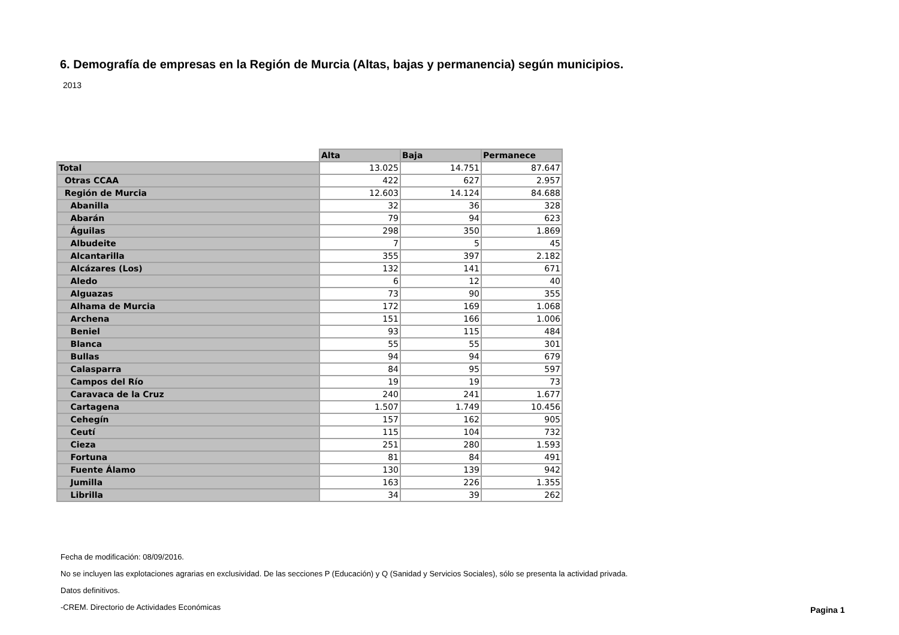6. Demografía de empresas en la Región de Murcia (Altas, bajas y permanencia) según municipios.
2013
| | Alta | Baja | Permanece |
| Total | 13.025 | 14.751 | 87.647 |
| Otras CCAA | 422 | 627 | 2.957 |
| Región de Murcia | 12.603 | 14.124 | 84.688 |
| Abanilla | 32 | 36 | 328 |
| Abarán | 79 | 94 | 623 |
| Águilas | 298 | 350 | 1.869 |
| Albudeite | 7 | 5 | 45 |
| Alcantarilla | 355 | 397 | 2.182 |
| Alcázares (Los) | 132 | 141 | 671 |
| Aledo | 6 | 12 | 40 |
| Alguazas | 73 | 90 | 355 |
| Alhama de Murcia | 172 | 169 | 1.068 |
| Archena | 151 | 166 | 1.006 |
| Beniel | 93 | 115 | 484 |
| Blanca | 55 | 55 | 301 |
| Bullas | 94 | 94 | 679 |
| Calasparra | 84 | 95 | 597 |
| Campos del Río | 19 | 19 | 73 |
| Caravaca de la Cruz | 240 | 241 | 1.677 |
| Cartagena | 1.507 | 1.749 | 10.456 |
| Cehegín | 157 | 162 | 905 |
| Ceutí | 115 | 104 | 732 |
| Cieza | 251 | 280 | 1.593 |
| Fortuna | 81 | 84 | 491 |
| Fuente Álamo | 130 | 139 | 942 |
| Jumilla | 163 | 226 | 1.355 |
| Librilla | 34 | 39 | 262 |
Fecha de modificación: 08/09/2016.
No se incluyen las explotaciones agrarias en exclusividad. De las secciones P (Educación) y Q (Sanidad y Servicios Sociales), sólo se presenta la actividad privada.
Datos definitivos.
-CREM. Directorio de Actividades Económicas
Pagina 1